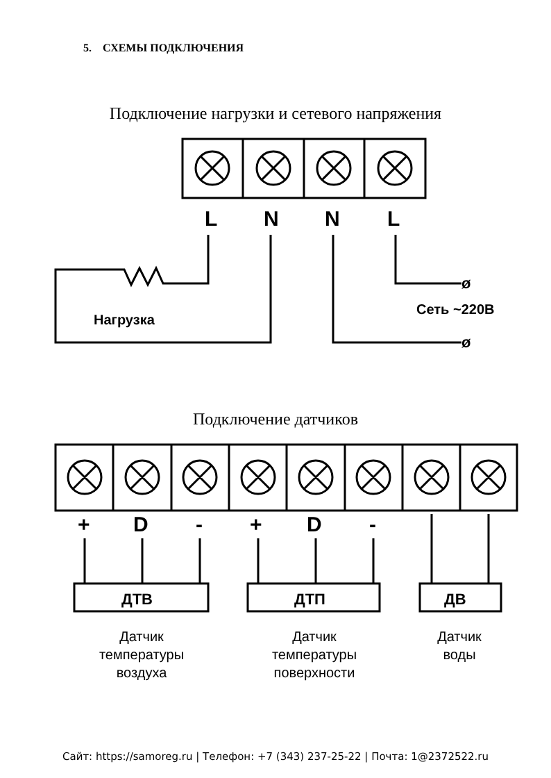5. СХЕМЫ ПОДКЛЮЧЕНИЯ
Подключение нагрузки и сетевого напряжения
L
N
N
L
ø
ø
Нагрузка
Сеть ~220В
Подключение датчиков
+
D
-
+
D
-
ДТВ
ДТП
ДВ
Датчик
температуры
воздуха
Датчик
температуры
поверхности
Датчик
воды
Сайт: https://samoreg.ru | Телефон: +7 (343) 237-25-22 | Почта: 1@2372522.ru